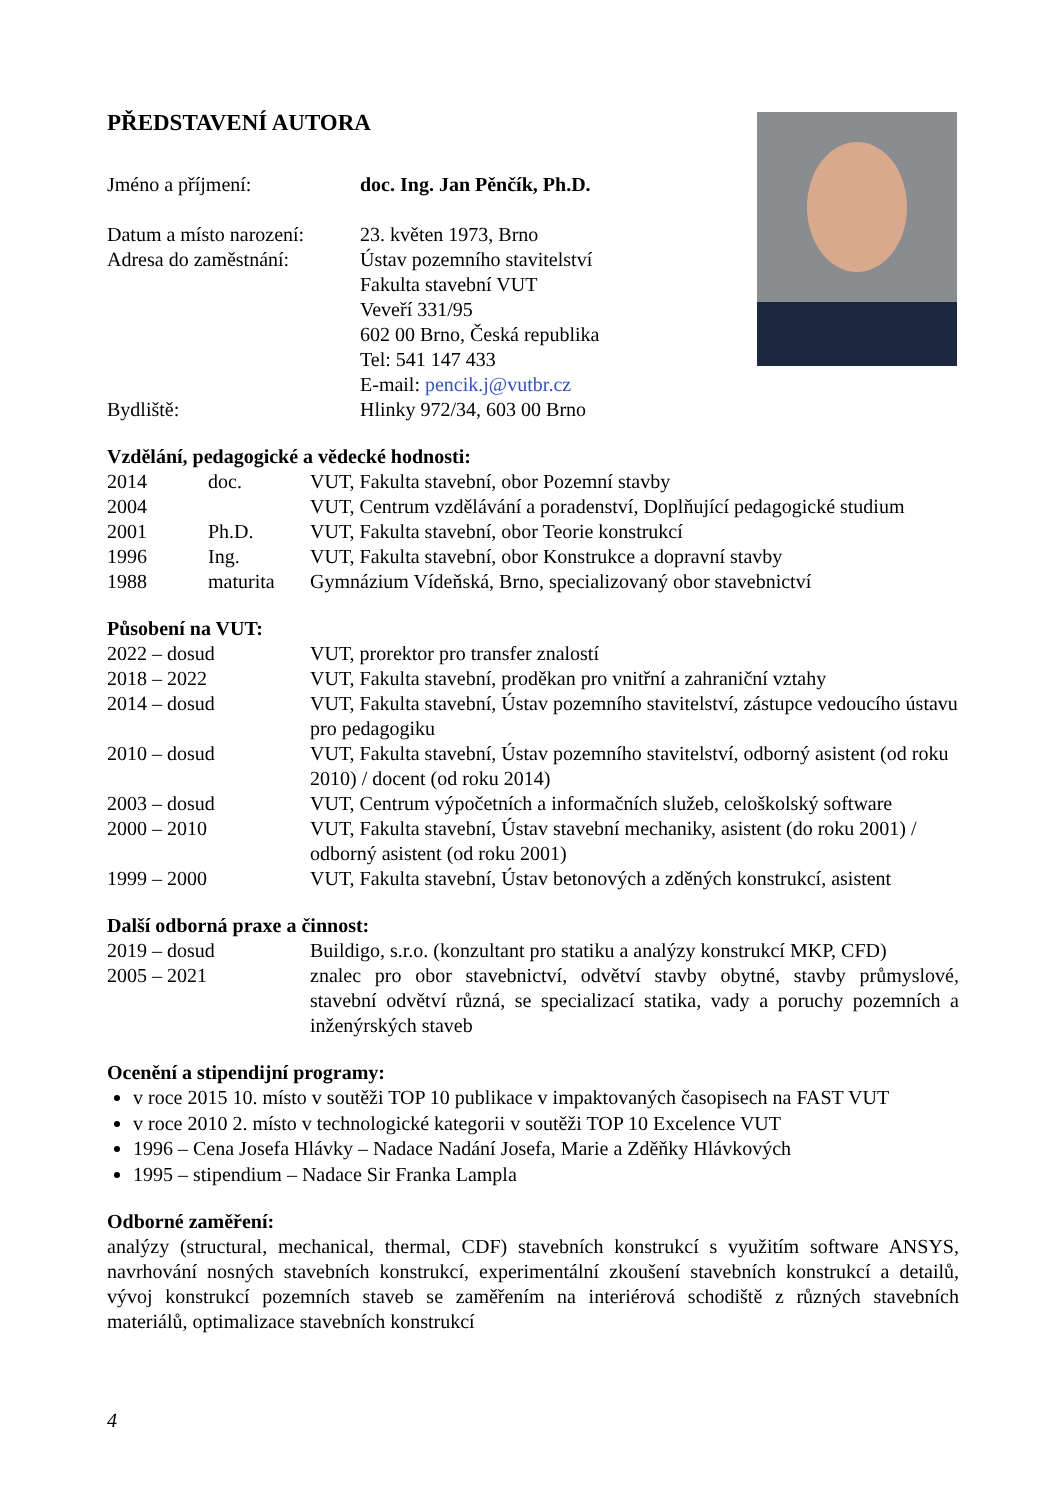PŘEDSTAVENÍ AUTORA
| Jméno a příjmení: | doc. Ing. Jan Pěnčík, Ph.D. |
| Datum a místo narození: | 23. květen 1973, Brno |
| Adresa do zaměstnání: | Ústav pozemního stavitelství Fakulta stavební VUT Veveří 331/95 602 00 Brno, Česká republika Tel: 541 147 433 E-mail: pencik.j@vutbr.cz |
| Bydliště: | Hlinky 972/34, 603 00 Brno |
Vzdělání, pedagogické a vědecké hodnosti:
| 2014 | doc. | VUT, Fakulta stavební, obor Pozemní stavby |
| 2004 | | VUT, Centrum vzdělávání a poradenství, Doplňující pedagogické studium |
| 2001 | Ph.D. | VUT, Fakulta stavební, obor Teorie konstrukcí |
| 1996 | Ing. | VUT, Fakulta stavební, obor Konstrukce a dopravní stavby |
| 1988 | maturita | Gymnázium Vídeňská, Brno, specializovaný obor stavebnictví |
Působení na VUT:
| 2022 – dosud | VUT, prorektor pro transfer znalostí |
| 2018 – 2022 | VUT, Fakulta stavební, proděkan pro vnitřní a zahraniční vztahy |
| 2014 – dosud | VUT, Fakulta stavební, Ústav pozemního stavitelství, zástupce vedoucího ústavu pro pedagogiku |
| 2010 – dosud | VUT, Fakulta stavební, Ústav pozemního stavitelství, odborný asistent (od roku 2010) / docent (od roku 2014) |
| 2003 – dosud | VUT, Centrum výpočetních a informačních služeb, celoškolský software |
| 2000 – 2010 | VUT, Fakulta stavební, Ústav stavební mechaniky, asistent (do roku 2001) / odborný asistent (od roku 2001) |
| 1999 – 2000 | VUT, Fakulta stavební, Ústav betonových a zděných konstrukcí, asistent |
Další odborná praxe a činnost:
| 2019 – dosud | Buildigo, s.r.o. (konzultant pro statiku a analýzy konstrukcí MKP, CFD) |
| 2005 – 2021 | znalec pro obor stavebnictví, odvětví stavby obytné, stavby průmyslové, stavební odvětví různá, se specializací statika, vady a poruchy pozemních a inženýrských staveb |
Ocenění a stipendijní programy:
v roce 2015 10. místo v soutěži TOP 10 publikace v impaktovaných časopisech na FAST VUT
v roce 2010 2. místo v technologické kategorii v soutěži TOP 10 Excelence VUT
1996 – Cena Josefa Hlávky – Nadace Nadání Josefa, Marie a Zděňky Hlávkových
1995 – stipendium – Nadace Sir Franka Lampla
Odborné zaměření:
analýzy (structural, mechanical, thermal, CDF) stavebních konstrukcí s využitím software ANSYS, navrhování nosných stavebních konstrukcí, experimentální zkoušení stavebních konstrukcí a detailů, vývoj konstrukcí pozemních staveb se zaměřením na interiérová schodiště z různých stavebních materiálů, optimalizace stavebních konstrukcí
4